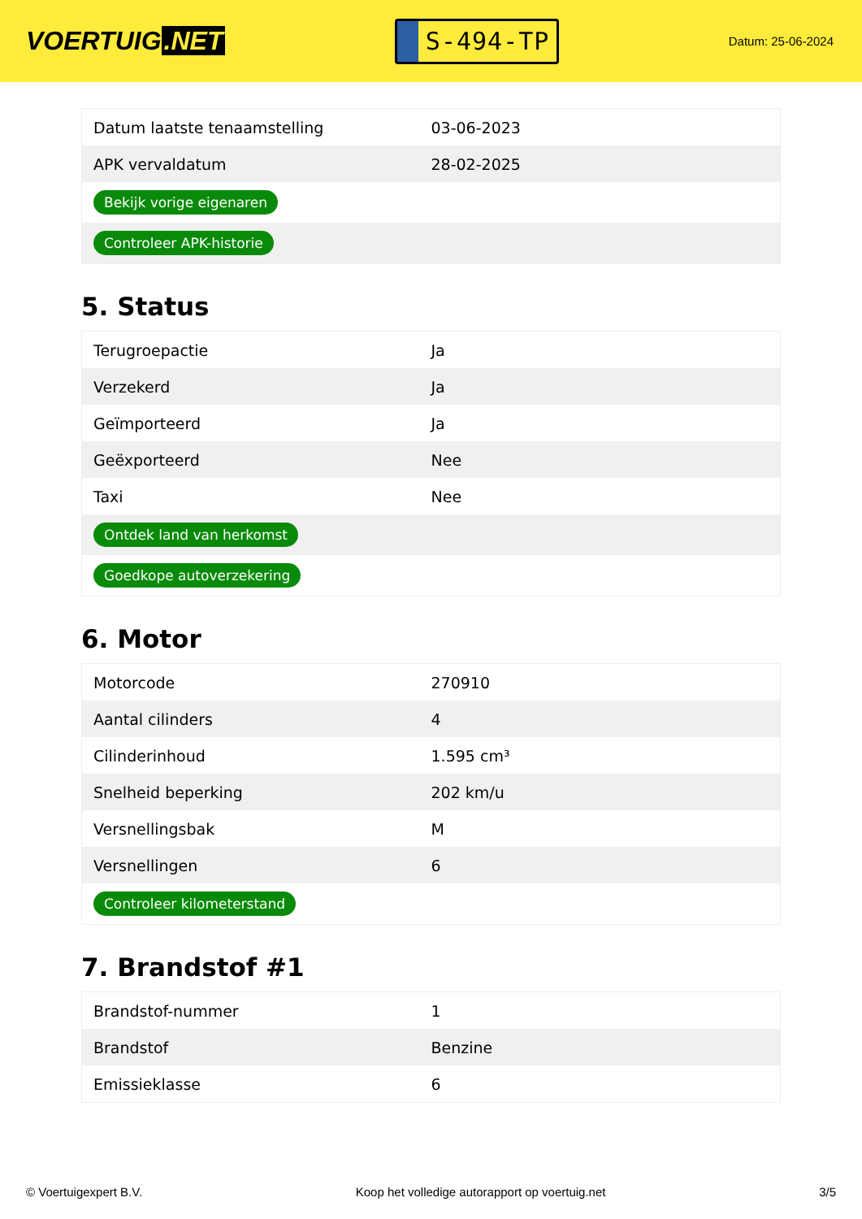VOERTUIG.NET
S-494-TP
Datum: 25-06-2024
| Datum laatste tenaamstelling | 03-06-2023 |
| APK vervaldatum | 28-02-2025 |
| Bekijk vorige eigenaren | |
| Controleer APK-historie | |
5. Status
| Terugroepactie | Ja |
| Verzekerd | Ja |
| Geïmporteerd | Ja |
| Geëxporteerd | Nee |
| Taxi | Nee |
| Ontdek land van herkomst | |
| Goedkope autoverzekering | |
6. Motor
| Motorcode | 270910 |
| Aantal cilinders | 4 |
| Cilinderinhoud | 1.595 cm³ |
| Snelheid beperking | 202 km/u |
| Versnellingsbak | M |
| Versnellingen | 6 |
| Controleer kilometerstand | |
7. Brandstof #1
| Brandstof-nummer | 1 |
| Brandstof | Benzine |
| Emissieklasse | 6 |
© Voertuigexpert B.V. Koop het volledige autorapport op voertuig.net 3/5